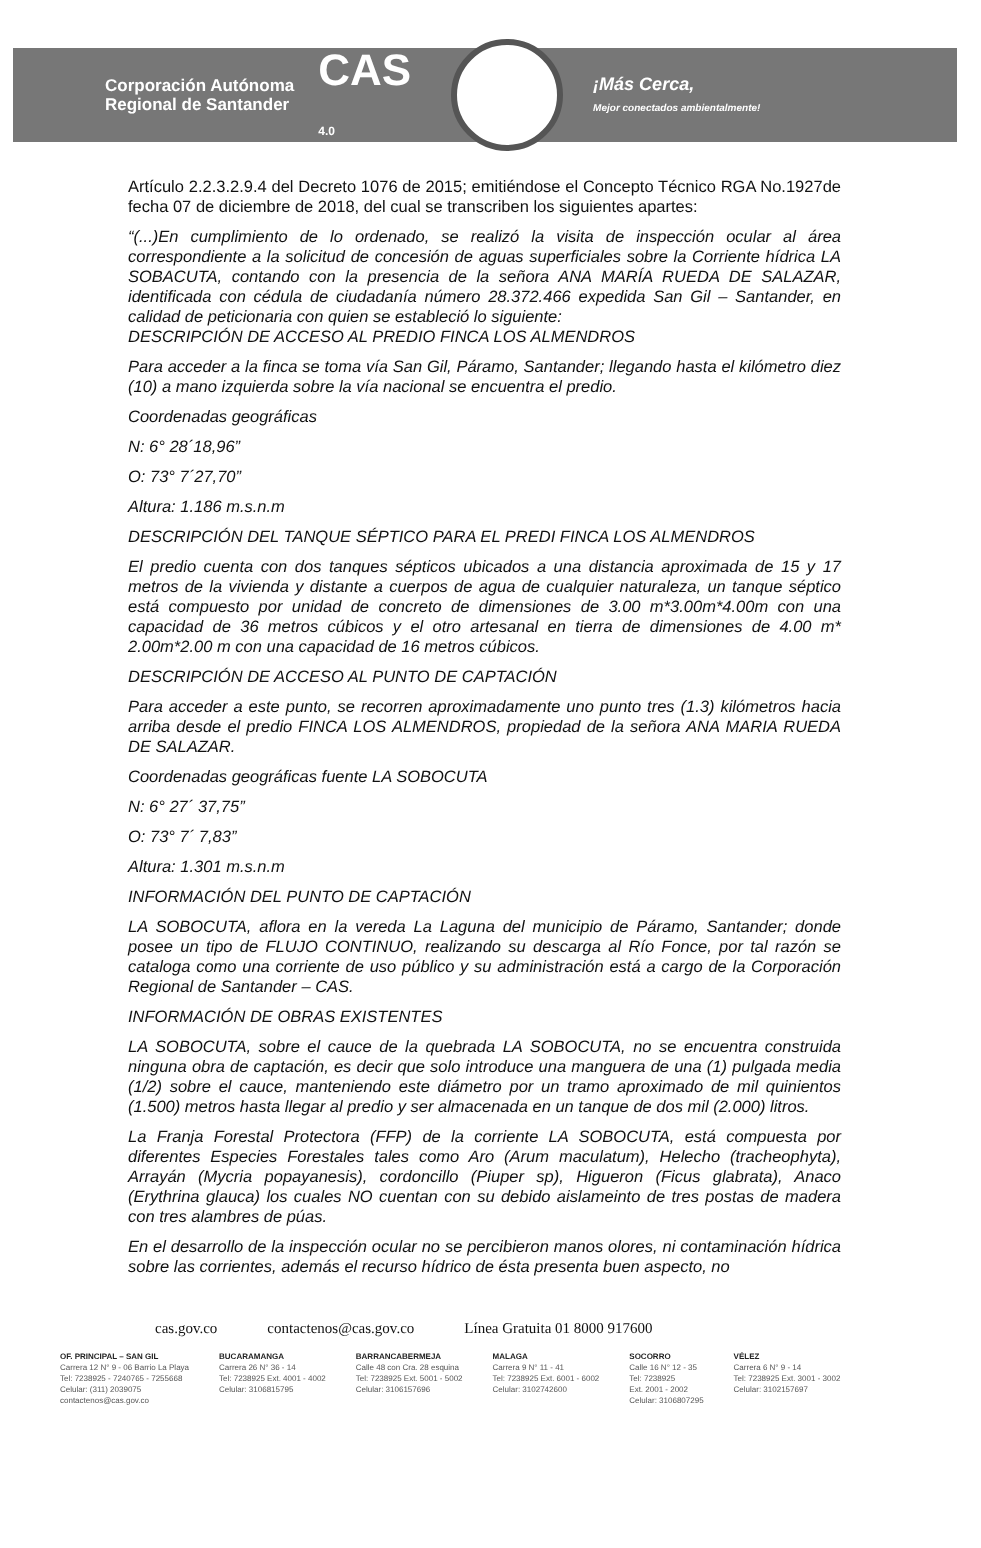Corporación Autónoma
Regional de Santander
CAS
4.0
¡Más Cerca,
Mejor conectados ambientalmente!
Artículo 2.2.3.2.9.4 del Decreto 1076 de 2015; emitiéndose el Concepto Técnico RGA No.1927de fecha 07 de diciembre de 2018, del cual se transcriben los siguientes apartes:
“(...)En cumplimiento de lo ordenado, se realizó la visita de inspección ocular al área correspondiente a la solicitud de concesión de aguas superficiales sobre la Corriente hídrica LA SOBACUTA, contando con la presencia de la señora ANA MARÍA RUEDA DE SALAZAR, identificada con cédula de ciudadanía número 28.372.466 expedida San Gil – Santander, en calidad de peticionaria con quien se estableció lo siguiente:
DESCRIPCIÓN DE ACCESO AL PREDIO FINCA LOS ALMENDROS
Para acceder a la finca se toma vía San Gil, Páramo, Santander; llegando hasta el kilómetro diez (10) a mano izquierda sobre la vía nacional se encuentra el predio.
Coordenadas geográficas
N: 6° 28´18,96”
O: 73° 7´27,70”
Altura: 1.186 m.s.n.m
DESCRIPCIÓN DEL TANQUE SÉPTICO PARA EL PREDI FINCA LOS ALMENDROS
El predio cuenta con dos tanques sépticos ubicados a una distancia aproximada de 15 y 17 metros de la vivienda y distante a cuerpos de agua de cualquier naturaleza, un tanque séptico está compuesto por unidad de concreto de dimensiones de 3.00 m*3.00m*4.00m con una capacidad de 36 metros cúbicos y el otro artesanal en tierra de dimensiones de 4.00 m* 2.00m*2.00 m con una capacidad de 16 metros cúbicos.
DESCRIPCIÓN DE ACCESO AL PUNTO DE CAPTACIÓN
Para acceder a este punto, se recorren aproximadamente uno punto tres (1.3) kilómetros hacia arriba desde el predio FINCA LOS ALMENDROS, propiedad de la señora ANA MARIA RUEDA DE SALAZAR.
Coordenadas geográficas fuente LA SOBOCUTA
N: 6° 27´ 37,75”
O: 73° 7´ 7,83”
Altura: 1.301 m.s.n.m
INFORMACIÓN DEL PUNTO DE CAPTACIÓN
LA SOBOCUTA, aflora en la vereda La Laguna del municipio de Páramo, Santander; donde posee un tipo de FLUJO CONTINUO, realizando su descarga al Río Fonce, por tal razón se cataloga como una corriente de uso público y su administración está a cargo de la Corporación Regional de Santander – CAS.
INFORMACIÓN DE OBRAS EXISTENTES
LA SOBOCUTA, sobre el cauce de la quebrada LA SOBOCUTA, no se encuentra construida ninguna obra de captación, es decir que solo introduce una manguera de una (1) pulgada media (1/2) sobre el cauce, manteniendo este diámetro por un tramo aproximado de mil quinientos (1.500) metros hasta llegar al predio y ser almacenada en un tanque de dos mil (2.000) litros.
La Franja Forestal Protectora (FFP) de la corriente LA SOBOCUTA, está compuesta por diferentes Especies Forestales tales como Aro (Arum maculatum), Helecho (tracheophyta), Arrayán (Mycria popayanesis), cordoncillo (Piuper sp), Higueron (Ficus glabrata), Anaco (Erythrina glauca) los cuales NO cuentan con su debido aislameinto de tres postas de madera con tres alambres de púas.
En el desarrollo de la inspección ocular no se percibieron manos olores, ni contaminación hídrica sobre las corrientes, además el recurso hídrico de ésta presenta buen aspecto, no
cas.gov.co contactenos@cas.gov.co Línea Gratuita 01 8000 917600
OF. PRINCIPAL – SAN GIL
Carrera 12 N° 9 - 06 Barrio La Playa
Tel: 7238925 - 7240765 - 7255668
Celular: (311) 2039075
contactenos@cas.gov.co
BUCARAMANGA
Carrera 26 N° 36 - 14
Tel: 7238925 Ext. 4001 - 4002
Celular: 3106815795
BARRANCABERMEJA
Calle 48 con Cra. 28 esquina
Tel: 7238925 Ext. 5001 - 5002
Celular: 3106157696
MALAGA
Carrera 9 N° 11 - 41
Tel: 7238925 Ext. 6001 - 6002
Celular: 3102742600
SOCORRO
Calle 16 N° 12 - 35
Tel: 7238925
Ext. 2001 - 2002
Celular: 3106807295
VÉLEZ
Carrera 6 N° 9 - 14
Tel: 7238925 Ext. 3001 - 3002
Celular: 3102157697